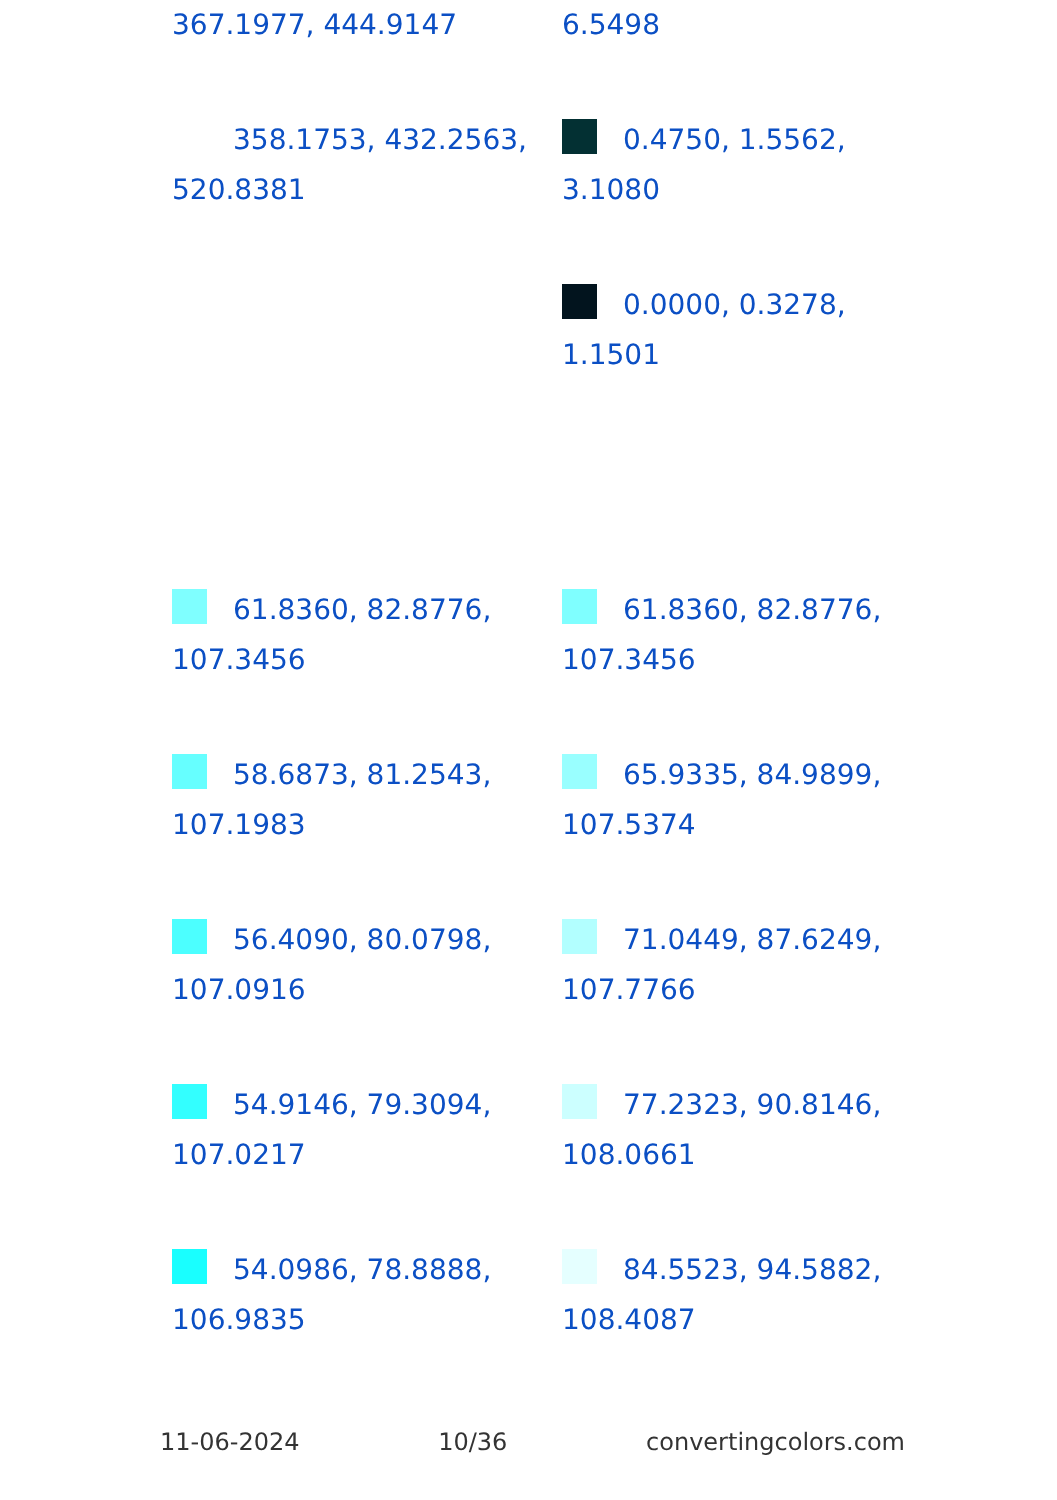367.1977, 444.9147 6.5498
358.1753, 432.2563, 520.8381
0.4750, 1.5562, 3.1080
0.0000, 0.3278, 1.1501
61.8360, 82.8776, 107.3456
61.8360, 82.8776, 107.3456
58.6873, 81.2543, 107.1983
65.9335, 84.9899, 107.5374
56.4090, 80.0798, 107.0916
71.0449, 87.6249, 107.7766
54.9146, 79.3094, 107.0217
77.2323, 90.8146, 108.0661
54.0986, 78.8888, 106.9835
84.5523, 94.5882, 108.4087
11-06-2024 10/36 convertingcolors.com